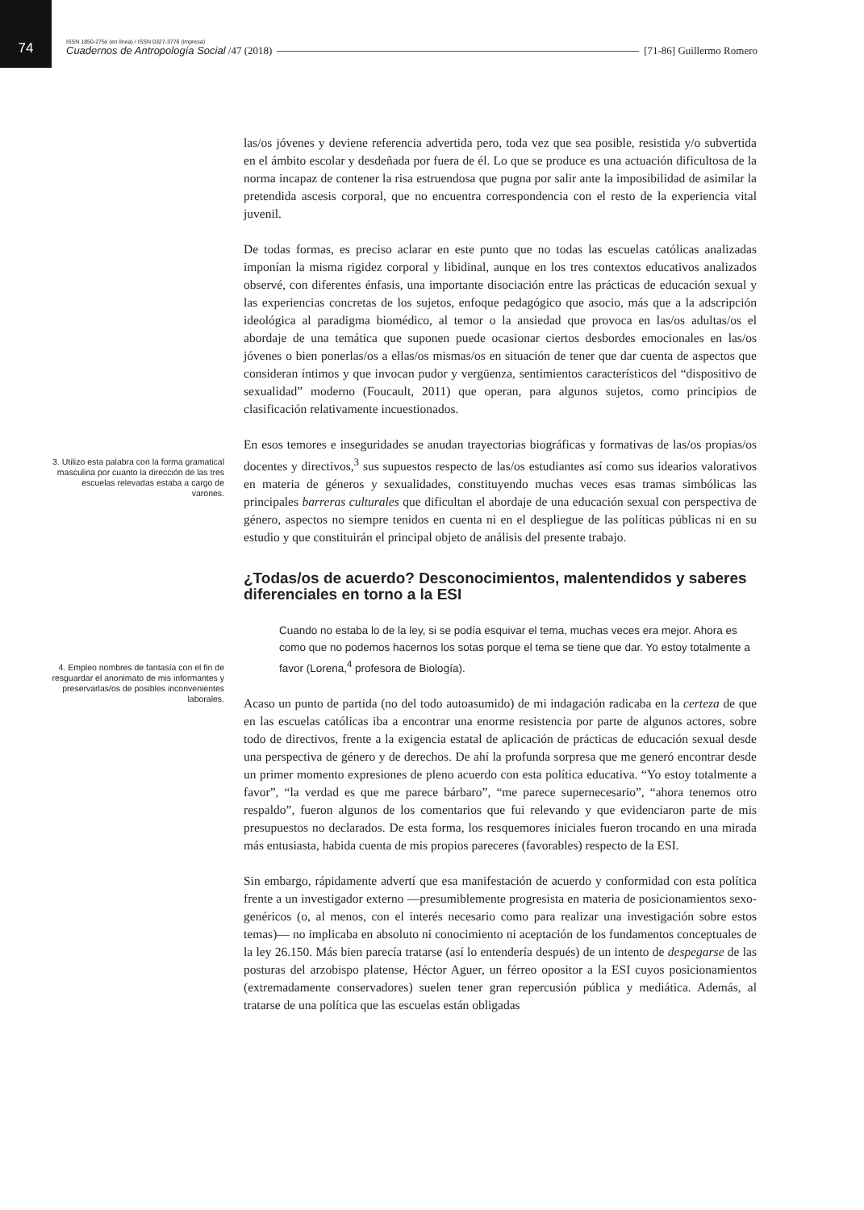74
ISSN 1850-275x (en línea) / ISSN 0327-3776 (impresa)
Cuadernos de Antropología Social /47 (2018) [71-86] Guillermo Romero
las/os jóvenes y deviene referencia advertida pero, toda vez que sea posible, resistida y/o subvertida en el ámbito escolar y desdeñada por fuera de él. Lo que se produce es una actuación dificultosa de la norma incapaz de contener la risa estruendosa que pugna por salir ante la imposibilidad de asimilar la pretendida ascesis corporal, que no encuentra correspondencia con el resto de la experiencia vital juvenil.
De todas formas, es preciso aclarar en este punto que no todas las escuelas católicas analizadas imponían la misma rigidez corporal y libidinal, aunque en los tres contextos educativos analizados observé, con diferentes énfasis, una importante disociación entre las prácticas de educación sexual y las experiencias concretas de los sujetos, enfoque pedagógico que asocio, más que a la adscripción ideológica al paradigma biomédico, al temor o la ansiedad que provoca en las/os adultas/os el abordaje de una temática que suponen puede ocasionar ciertos desbordes emocionales en las/os jóvenes o bien ponerlas/os a ellas/os mismas/os en situación de tener que dar cuenta de aspectos que consideran íntimos y que invocan pudor y vergüenza, sentimientos característicos del “dispositivo de sexualidad” moderno (Foucault, 2011) que operan, para algunos sujetos, como principios de clasificación relativamente incuestionados.
3. Utilizo esta palabra con la forma gramatical masculina por cuanto la dirección de las tres escuelas relevadas estaba a cargo de varones.
En esos temores e inseguridades se anudan trayectorias biográficas y formativas de las/os propias/os docentes y directivos,<sup>3</sup> sus supuestos respecto de las/os estudiantes así como sus idearios valorativos en materia de géneros y sexualidades, constituyendo muchas veces esas tramas simbólicas las principales barreras culturales que dificultan el abordaje de una educación sexual con perspectiva de género, aspectos no siempre tenidos en cuenta ni en el despliegue de las políticas públicas ni en su estudio y que constituirán el principal objeto de análisis del presente trabajo.
¿Todas/os de acuerdo? Desconocimientos, malentendidos y saberes diferenciales en torno a la ESI
4. Empleo nombres de fantasía con el fin de resguardar el anonimato de mis informantes y preservarlas/os de posibles inconvenientes laborales.
Cuando no estaba lo de la ley, si se podía esquivar el tema, muchas veces era mejor. Ahora es como que no podemos hacernos los sotas porque el tema se tiene que dar. Yo estoy totalmente a favor (Lorena,<sup>4</sup> profesora de Biología).
Acaso un punto de partida (no del todo autoasumido) de mi indagación radicaba en la certeza de que en las escuelas católicas iba a encontrar una enorme resistencia por parte de algunos actores, sobre todo de directivos, frente a la exigencia estatal de aplicación de prácticas de educación sexual desde una perspectiva de género y de derechos. De ahí la profunda sorpresa que me generó encontrar desde un primer momento expresiones de pleno acuerdo con esta política educativa. “Yo estoy totalmente a favor”, “la verdad es que me parece bárbaro”, “me parece supernecesario”, “ahora tenemos otro respaldo”, fueron algunos de los comentarios que fui relevando y que evidenciaron parte de mis presupuestos no declarados. De esta forma, los resquemores iniciales fueron trocando en una mirada más entusiasta, habida cuenta de mis propios pareceres (favorables) respecto de la ESI.
Sin embargo, rápidamente advertí que esa manifestación de acuerdo y conformidad con esta política frente a un investigador externo —presumiblemente progresista en materia de posicionamientos sexo-genéricos (o, al menos, con el interés necesario como para realizar una investigación sobre estos temas)— no implicaba en absoluto ni conocimiento ni aceptación de los fundamentos conceptuales de la ley 26.150. Más bien parecía tratarse (así lo entendería después) de un intento de despegarse de las posturas del arzobispo platense, Héctor Aguer, un férreo opositor a la ESI cuyos posicionamientos (extremadamente conservadores) suelen tener gran repercusión pública y mediática. Además, al tratarse de una política que las escuelas están obligadas